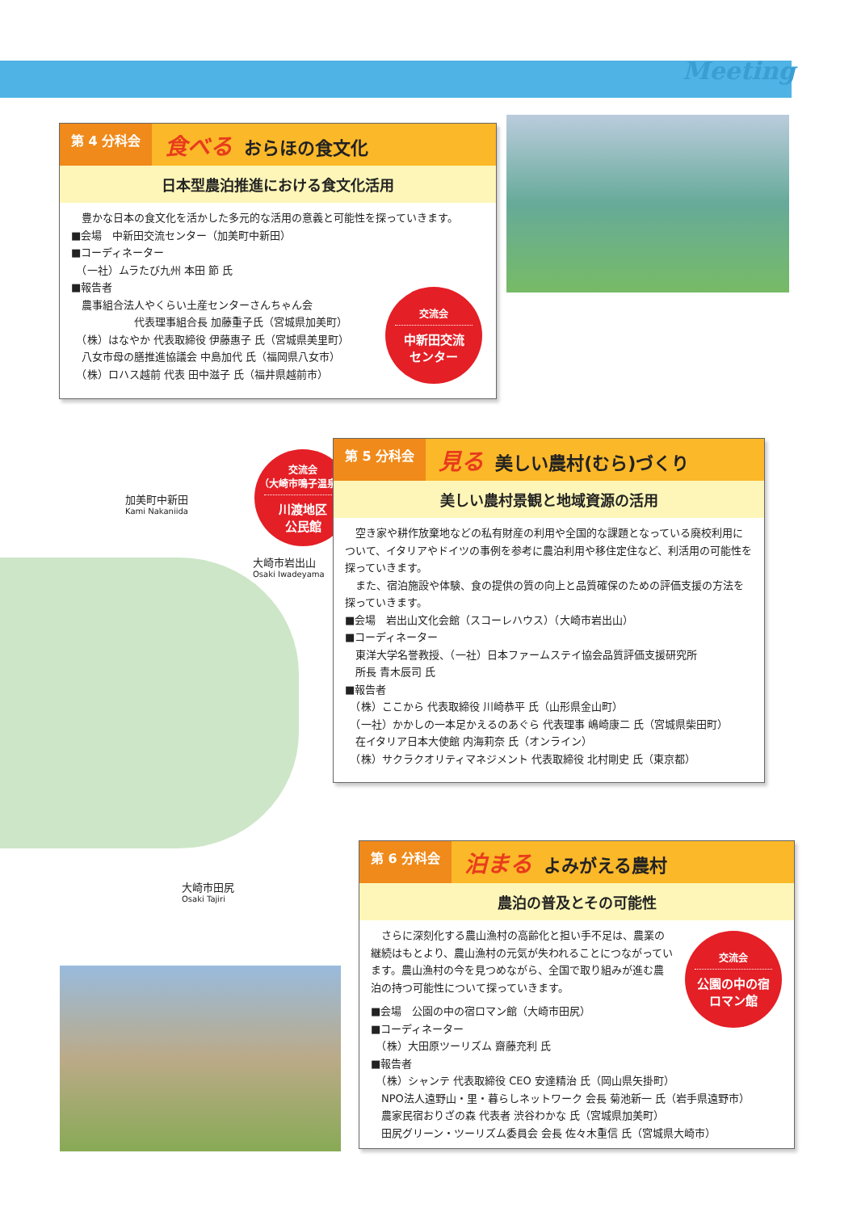Meeting
第 4 分科会
食べる おらほの食文化
日本型農泊推進における食文化活用
　豊かな日本の食文化を活かした多元的な活用の意義と可能性を探っていきます。
■会場　中新田交流センター（加美町中新田）
■コーディネーター
　（一社）ムラたび九州 本田 節 氏
■報告者
　農事組合法人やくらい土産センターさんちゃん会
　　　　　　代表理事組合長 加藤重子氏（宮城県加美町）
　（株）はなやか 代表取締役 伊藤惠子 氏（宮城県美里町）
　八女市母の膳推進協議会 中島加代 氏（福岡県八女市）
　（株）ロハス越前 代表 田中滋子 氏（福井県越前市）
交流会
中新田交流
センター
加美町中新田
Kami Nakaniida
大崎市岩出山
Osaki Iwadeyama
大崎市田尻
Osaki Tajiri
交流会
（大崎市鳴子温泉）
川渡地区
公民館
第 5 分科会
見る 美しい農村(むら)づくり
美しい農村景観と地域資源の活用
　空き家や耕作放棄地などの私有財産の利用や全国的な課題となっている廃校利用について、イタリアやドイツの事例を参考に農泊利用や移住定住など、利活用の可能性を探っていきます。
　また、宿泊施設や体験、食の提供の質の向上と品質確保のための評価支援の方法を探っていきます。
■会場　岩出山文化会館（スコーレハウス）（大崎市岩出山）
■コーディネーター
　東洋大学名誉教授、（一社）日本ファームステイ協会品質評価支援研究所
　所長 青木辰司 氏
■報告者
　（株）ここから 代表取締役 川崎恭平 氏（山形県金山町）
　（一社）かかしの一本足かえるのあぐら 代表理事 嶋崎康二 氏（宮城県柴田町）
　在イタリア日本大使館 内海莉奈 氏（オンライン）
　（株）サクラクオリティマネジメント 代表取締役 北村剛史 氏（東京都）
第 6 分科会
泊まる よみがえる農村
農泊の普及とその可能性
　さらに深刻化する農山漁村の高齢化と担い手不足は、農業の継続はもとより、農山漁村の元気が失われることにつながっています。農山漁村の今を見つめながら、全国で取り組みが進む農泊の持つ可能性について探っていきます。
■会場　公園の中の宿ロマン館（大崎市田尻）
■コーディネーター
　（株）大田原ツーリズム 齋藤充利 氏
■報告者
　（株）シャンテ 代表取締役 CEO 安達精治 氏（岡山県矢掛町）
　NPO法人遠野山・里・暮らしネットワーク 会長 菊池新一 氏（岩手県遠野市）
　農家民宿おりざの森 代表者 渋谷わかな 氏（宮城県加美町）
　田尻グリーン・ツーリズム委員会 会長 佐々木重信 氏（宮城県大崎市）
交流会
公園の中の宿
ロマン館